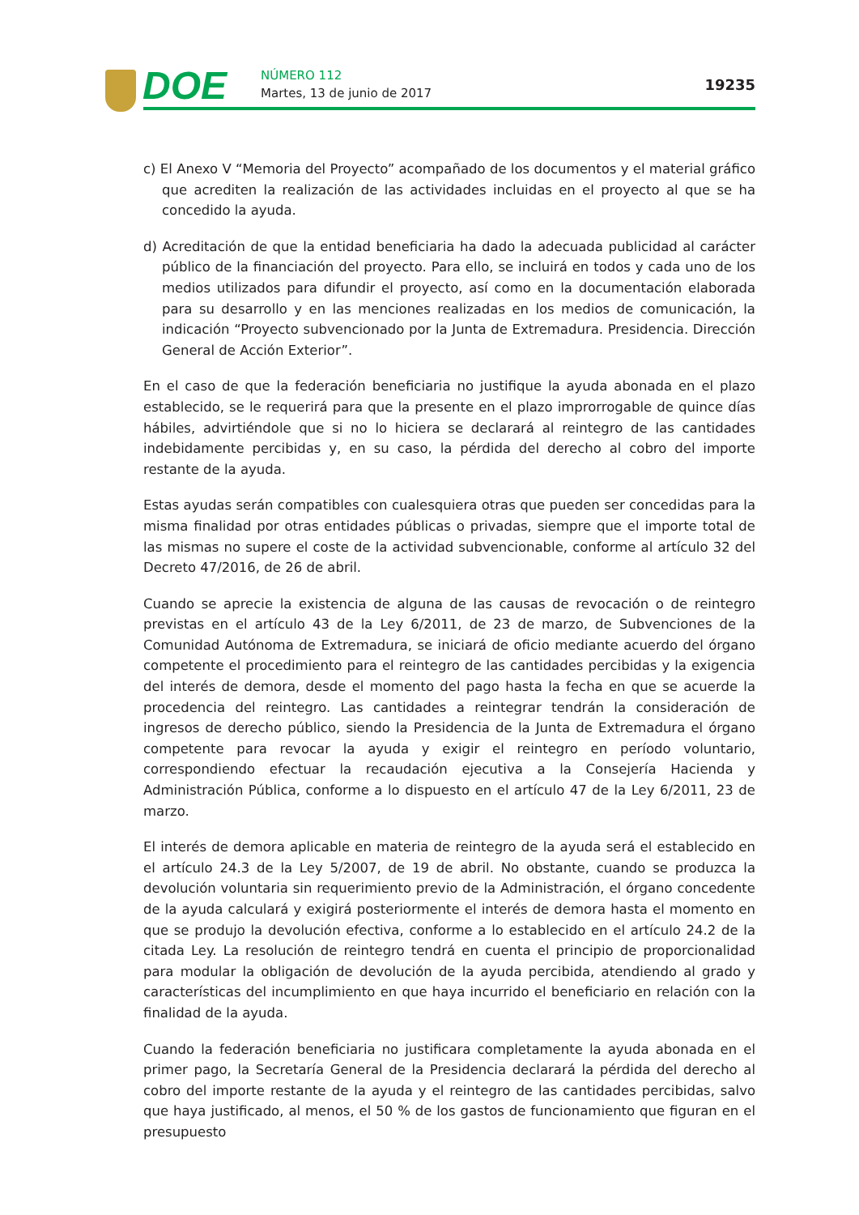DOE NÚMERO 112
Martes, 13 de junio de 2017 19235
c) El Anexo V “Memoria del Proyecto” acompañado de los documentos y el material gráfico que acrediten la realización de las actividades incluidas en el proyecto al que se ha concedido la ayuda.
d) Acreditación de que la entidad beneficiaria ha dado la adecuada publicidad al carácter público de la financiación del proyecto. Para ello, se incluirá en todos y cada uno de los medios utilizados para difundir el proyecto, así como en la documentación elaborada para su desarrollo y en las menciones realizadas en los medios de comunicación, la indicación “Proyecto subvencionado por la Junta de Extremadura. Presidencia. Dirección General de Acción Exterior”.
En el caso de que la federación beneficiaria no justifique la ayuda abonada en el plazo establecido, se le requerirá para que la presente en el plazo improrrogable de quince días hábiles, advirtiéndole que si no lo hiciera se declarará al reintegro de las cantidades indebidamente percibidas y, en su caso, la pérdida del derecho al cobro del importe restante de la ayuda.
Estas ayudas serán compatibles con cualesquiera otras que pueden ser concedidas para la misma finalidad por otras entidades públicas o privadas, siempre que el importe total de las mismas no supere el coste de la actividad subvencionable, conforme al artículo 32 del Decreto 47/2016, de 26 de abril.
Cuando se aprecie la existencia de alguna de las causas de revocación o de reintegro previstas en el artículo 43 de la Ley 6/2011, de 23 de marzo, de Subvenciones de la Comunidad Autónoma de Extremadura, se iniciará de oficio mediante acuerdo del órgano competente el procedimiento para el reintegro de las cantidades percibidas y la exigencia del interés de demora, desde el momento del pago hasta la fecha en que se acuerde la procedencia del reintegro. Las cantidades a reintegrar tendrán la consideración de ingresos de derecho público, siendo la Presidencia de la Junta de Extremadura el órgano competente para revocar la ayuda y exigir el reintegro en período voluntario, correspondiendo efectuar la recaudación ejecutiva a la Consejería Hacienda y Administración Pública, conforme a lo dispuesto en el artículo 47 de la Ley 6/2011, 23 de marzo.
El interés de demora aplicable en materia de reintegro de la ayuda será el establecido en el artículo 24.3 de la Ley 5/2007, de 19 de abril. No obstante, cuando se produzca la devolución voluntaria sin requerimiento previo de la Administración, el órgano concedente de la ayuda calculará y exigirá posteriormente el interés de demora hasta el momento en que se produjo la devolución efectiva, conforme a lo establecido en el artículo 24.2 de la citada Ley. La resolución de reintegro tendrá en cuenta el principio de proporcionalidad para modular la obligación de devolución de la ayuda percibida, atendiendo al grado y características del incumplimiento en que haya incurrido el beneficiario en relación con la finalidad de la ayuda.
Cuando la federación beneficiaria no justificara completamente la ayuda abonada en el primer pago, la Secretaría General de la Presidencia declarará la pérdida del derecho al cobro del importe restante de la ayuda y el reintegro de las cantidades percibidas, salvo que haya justificado, al menos, el 50 % de los gastos de funcionamiento que figuran en el presupuesto